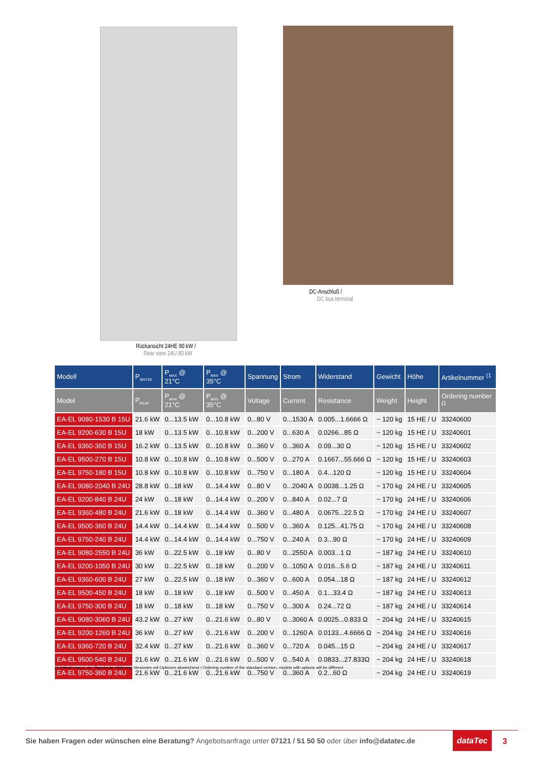DC-Anschluß /
DC bus terminal
Rückansicht 24HE 90 kW /
Rear view 24U 90 kW
| Modell | P<sub>SPITZE</sub> | P<sub>MAX</sub> @ 21°C | P<sub>MAX</sub> @ 35°C | Spannung | Strom | Widerstand | Gewicht | Höhe | Artikelnummer <sup>(1</sup> |
| --- | --- | --- | --- | --- | --- | --- | --- | --- | --- |
| Model | P<sub>PEAK</sub> | P<sub>MAX</sub> @ 21°C | P<sub>MAX</sub> @ 35°C | Voltage | Current | Resistance | Weight | Height | Ordering number <sup>(1</sup> |
| EA-EL 9080-1530 B 15U | 21.6 kW | 0...13.5 kW | 0...10.8 kW | 0...80 V | 0...1530 A | 0.005...1.6666 Ω | ~ 120 kg | 15 HE / U | 33240600 |
| EA-EL 9200-630 B 15U | 18 kW | 0...13.5 kW | 0...10.8 kW | 0...200 V | 0...630 A | 0.0266...85 Ω | ~ 120 kg | 15 HE / U | 33240601 |
| EA-EL 9360-360 B 15U | 16.2 kW | 0...13.5 kW | 0...10.8 kW | 0...360 V | 0...360 A | 0.09...30 Ω | ~ 120 kg | 15 HE / U | 33240602 |
| EA-EL 9500-270 B 15U | 10.8 kW | 0...10.8 kW | 0...10.8 kW | 0...500 V | 0...270 A | 0.1667...55.666 Ω | ~ 120 kg | 15 HE / U | 33240603 |
| EA-EL 9750-180 B 15U | 10.8 kW | 0...10.8 kW | 0...10.8 kW | 0...750 V | 0...180 A | 0.4...120 Ω | ~ 120 kg | 15 HE / U | 33240604 |
| EA-EL 9080-2040 B 24U | 28.8 kW | 0...18 kW | 0...14.4 kW | 0...80 V | 0...2040 A | 0.0038...1.25 Ω | ~ 170 kg | 24 HE / U | 33240605 |
| EA-EL 9200-840 B 24U | 24 kW | 0...18 kW | 0...14.4 kW | 0...200 V | 0...840 A | 0.02...7 Ω | ~ 170 kg | 24 HE / U | 33240606 |
| EA-EL 9360-480 B 24U | 21.6 kW | 0...18 kW | 0...14.4 kW | 0...360 V | 0...480 A | 0.0675...22.5 Ω | ~ 170 kg | 24 HE / U | 33240607 |
| EA-EL 9500-360 B 24U | 14.4 kW | 0...14.4 kW | 0...14.4 kW | 0...500 V | 0...360 A | 0.125...41.75 Ω | ~ 170 kg | 24 HE / U | 33240608 |
| EA-EL 9750-240 B 24U | 14.4 kW | 0...14.4 kW | 0...14.4 kW | 0...750 V | 0...240 A | 0.3...90 Ω | ~ 170 kg | 24 HE / U | 33240609 |
| EA-EL 9080-2550 B 24U | 36 kW | 0...22.5 kW | 0...18 kW | 0...80 V | 0...2550 A | 0.003...1 Ω | ~ 187 kg | 24 HE / U | 33240610 |
| EA-EL 9200-1050 B 24U | 30 kW | 0...22.5 kW | 0...18 kW | 0...200 V | 0...1050 A | 0.016...5.6 Ω | ~ 187 kg | 24 HE / U | 33240611 |
| EA-EL 9360-600 B 24U | 27 kW | 0...22.5 kW | 0...18 kW | 0...360 V | 0...600 A | 0.054...18 Ω | ~ 187 kg | 24 HE / U | 33240612 |
| EA-EL 9500-450 B 24U | 18 kW | 0...18 kW | 0...18 kW | 0...500 V | 0...450 A | 0.1...33.4 Ω | ~ 187 kg | 24 HE / U | 33240613 |
| EA-EL 9750-300 B 24U | 18 kW | 0...18 kW | 0...18 kW | 0...750 V | 0...300 A | 0.24...72 Ω | ~ 187 kg | 24 HE / U | 33240614 |
| EA-EL 9080-3060 B 24U | 43.2 kW | 0...27 kW | 0...21.6 kW | 0...80 V | 0...3060 A | 0.0025...0.833 Ω | ~ 204 kg | 24 HE / U | 33240615 |
| EA-EL 9200-1260 B 24U | 36 kW | 0...27 kW | 0...21.6 kW | 0...200 V | 0...1260 A | 0.0133...4.6666 Ω | ~ 204 kg | 24 HE / U | 33240616 |
| EA-EL 9360-720 B 24U | 32.4 kW | 0...27 kW | 0...21.6 kW | 0...360 V | 0...720 A | 0.045...15 Ω | ~ 204 kg | 24 HE / U | 33240617 |
| EA-EL 9500-540 B 24U | 21.6 kW | 0...21.6 kW | 0...21.6 kW | 0...500 V | 0...540 A | 0.0833...27.833Ω | ~ 204 kg | 24 HE / U | 33240618 |
| EA-EL 9750-360 B 24U | 21.6 kW | 0...21.6 kW | 0...21.6 kW | 0...750 V | 0...360 A | 0.2...60 Ω | ~ 204 kg | 24 HE / U | 33240619 |
(1 Artikelnummer der Standardausführung, Versionen mit Optionen abweichend / Ordering number of the standard version, models with options will be different
Sie haben Fragen oder wünschen eine Beratung? Angebotsanfrage unter 07121 / 51 50 50 oder über info@datatec.de
dataTec
3